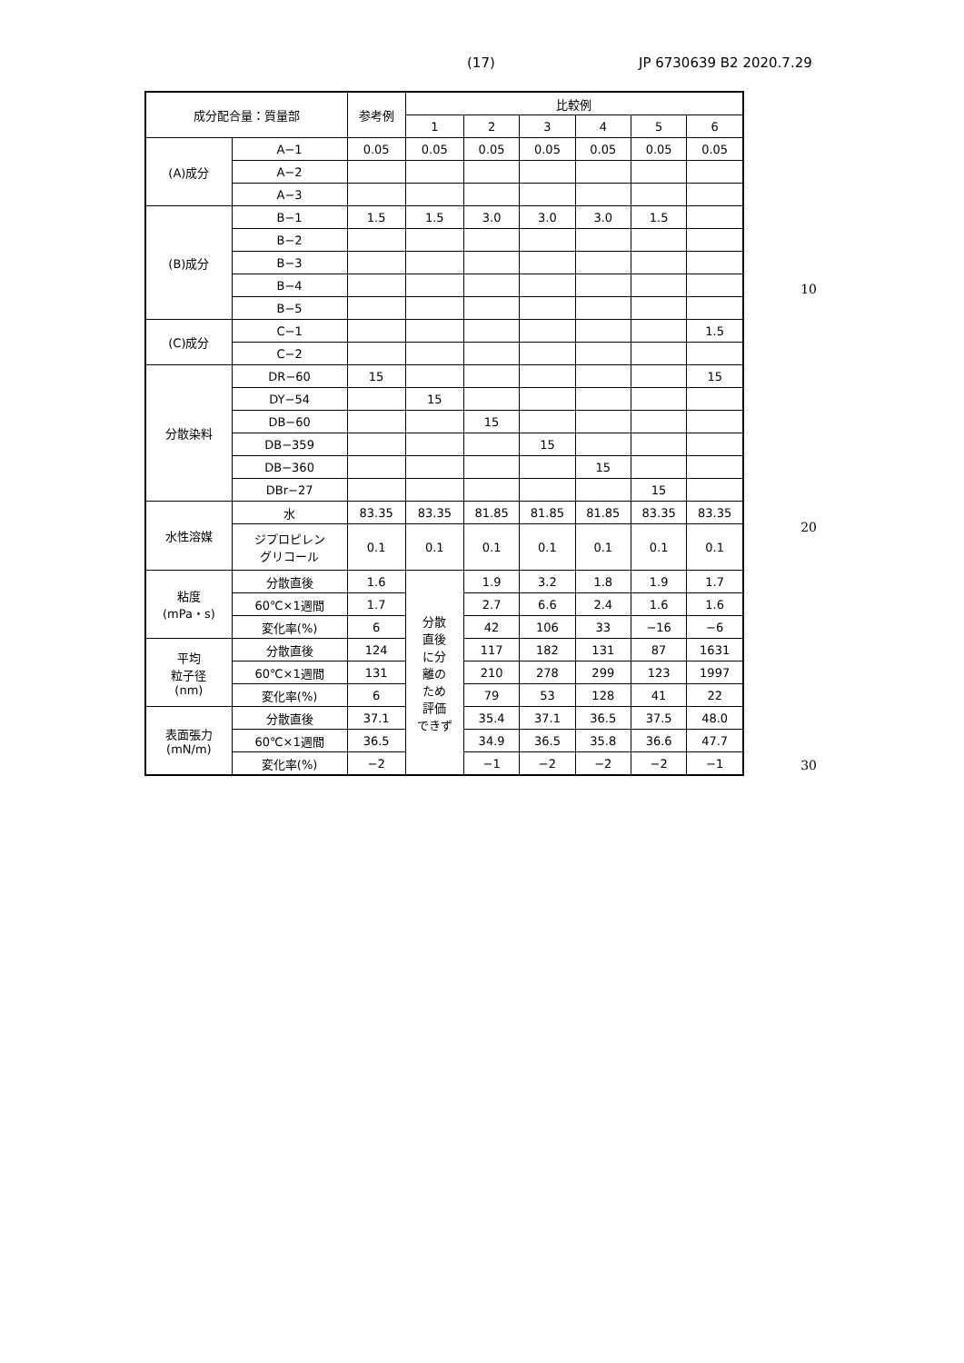(17) JP 6730639 B2 2020.7.29
| 成分配合量：質量部 | | 参考例 | 比較例 | | | | | |
| --- | --- | --- | --- | --- | --- | --- | --- | --- |
| | | | 1 | 2 | 3 | 4 | 5 | 6 |
| (A)成分 | A−1 | 0.05 | 0.05 | 0.05 | 0.05 | 0.05 | 0.05 | 0.05 |
| | A−2 | | | | | | | |
| | A−3 | | | | | | | |
| (B)成分 | B−1 | 1.5 | 1.5 | 3.0 | 3.0 | 3.0 | 1.5 | |
| | B−2 | | | | | | | |
| | B−3 | | | | | | | |
| | B−4 | | | | | | | |
| | B−5 | | | | | | | |
| (C)成分 | C−1 | | | | | | | 1.5 |
| | C−2 | | | | | | | |
| 分散染料 | DR−60 | 15 | | | | | | 15 |
| | DY−54 | | 15 | | | | | |
| | DB−60 | | | 15 | | | | |
| | DB−359 | | | | 15 | | | |
| | DB−360 | | | | | 15 | | |
| | DBr−27 | | | | | | 15 | |
| 水性溶媒 | 水 | 83.35 | 83.35 | 81.85 | 81.85 | 81.85 | 83.35 | 83.35 |
| | ジプロピレン グリコール | 0.1 | 0.1 | 0.1 | 0.1 | 0.1 | 0.1 | 0.1 |
| 粘度 (mPa・s) | 分散直後 | 1.6 | 分散 直後 に分 離の ため 評価 できず | 1.9 | 3.2 | 1.8 | 1.9 | 1.7 |
| | 60℃×1週間 | 1.7 | | 2.7 | 6.6 | 2.4 | 1.6 | 1.6 |
| | 変化率(%) | 6 | | 42 | 106 | 33 | −16 | −6 |
| 平均 粒子径 (nm) | 分散直後 | 124 | | 117 | 182 | 131 | 87 | 1631 |
| | 60℃×1週間 | 131 | | 210 | 278 | 299 | 123 | 1997 |
| | 変化率(%) | 6 | | 79 | 53 | 128 | 41 | 22 |
| 表面張力 (mN/m) | 分散直後 | 37.1 | | 35.4 | 37.1 | 36.5 | 37.5 | 48.0 |
| | 60℃×1週間 | 36.5 | | 34.9 | 36.5 | 35.8 | 36.6 | 47.7 |
| | 変化率(%) | −2 | | −1 | −2 | −2 | −2 | −1 |
10
20
30